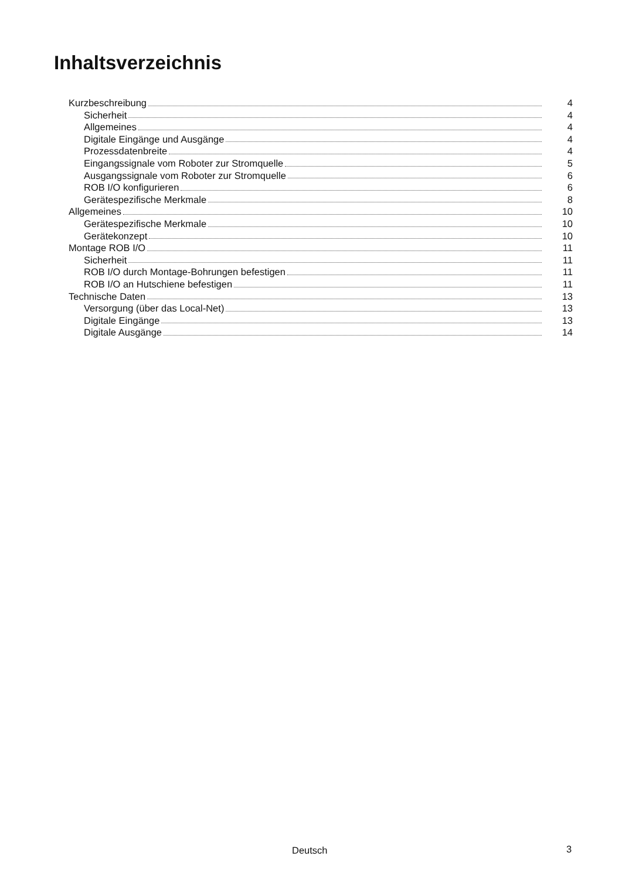Inhaltsverzeichnis
Kurzbeschreibung 4
Sicherheit 4
Allgemeines 4
Digitale Eingänge und Ausgänge 4
Prozessdatenbreite 4
Eingangssignale vom Roboter zur Stromquelle 5
Ausgangssignale vom Roboter zur Stromquelle 6
ROB I/O konfigurieren 6
Gerätespezifische Merkmale 8
Allgemeines 10
Gerätespezifische Merkmale 10
Gerätekonzept 10
Montage ROB I/O 11
Sicherheit 11
ROB I/O durch Montage-Bohrungen befestigen 11
ROB I/O an Hutschiene befestigen 11
Technische Daten 13
Versorgung (über das Local-Net) 13
Digitale Eingänge 13
Digitale Ausgänge 14
Deutsch 3